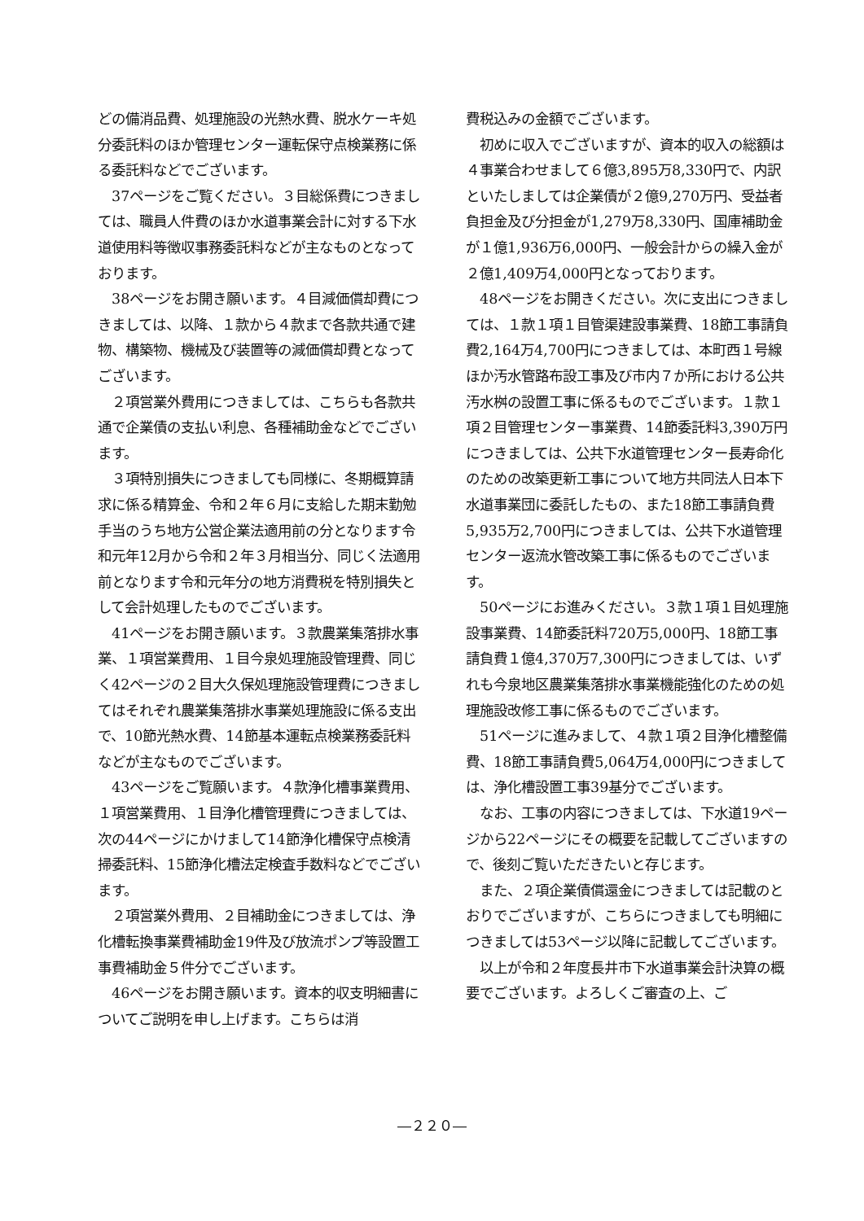どの備消品費、処理施設の光熱水費、脱水ケーキ処分委託料のほか管理センター運転保守点検業務に係る委託料などでございます。
　37ページをご覧ください。３目総係費につきましては、職員人件費のほか水道事業会計に対する下水道使用料等徴収事務委託料などが主なものとなっております。
　38ページをお開き願います。４目減価償却費につきましては、以降、１款から４款まで各款共通で建物、構築物、機械及び装置等の減価償却費となってございます。
　２項営業外費用につきましては、こちらも各款共通で企業債の支払い利息、各種補助金などでございます。
　３項特別損失につきましても同様に、冬期概算請求に係る精算金、令和２年６月に支給した期末勤勉手当のうち地方公営企業法適用前の分となります令和元年12月から令和２年３月相当分、同じく法適用前となります令和元年分の地方消費税を特別損失として会計処理したものでございます。
　41ページをお開き願います。３款農業集落排水事業、１項営業費用、１目今泉処理施設管理費、同じく42ページの２目大久保処理施設管理費につきましてはそれぞれ農業集落排水事業処理施設に係る支出で、10節光熱水費、14節基本運転点検業務委託料などが主なものでございます。
　43ページをご覧願います。４款浄化槽事業費用、１項営業費用、１目浄化槽管理費につきましては、次の44ページにかけまして14節浄化槽保守点検清掃委託料、15節浄化槽法定検査手数料などでございます。
　２項営業外費用、２目補助金につきましては、浄化槽転換事業費補助金19件及び放流ポンプ等設置工事費補助金５件分でございます。
　46ページをお開き願います。資本的収支明細書についてご説明を申し上げます。こちらは消
費税込みの金額でございます。
　初めに収入でございますが、資本的収入の総額は４事業合わせまして６億3,895万8,330円で、内訳といたしましては企業債が２億9,270万円、受益者負担金及び分担金が1,279万8,330円、国庫補助金が１億1,936万6,000円、一般会計からの繰入金が２億1,409万4,000円となっております。
　48ページをお開きください。次に支出につきましては、１款１項１目管渠建設事業費、18節工事請負費2,164万4,700円につきましては、本町西１号線ほか汚水管路布設工事及び市内７か所における公共汚水桝の設置工事に係るものでございます。１款１項２目管理センター事業費、14節委託料3,390万円につきましては、公共下水道管理センター長寿命化のための改築更新工事について地方共同法人日本下水道事業団に委託したもの、また18節工事請負費5,935万2,700円につきましては、公共下水道管理センター返流水管改築工事に係るものでございます。
　50ページにお進みください。３款１項１目処理施設事業費、14節委託料720万5,000円、18節工事請負費１億4,370万7,300円につきましては、いずれも今泉地区農業集落排水事業機能強化のための処理施設改修工事に係るものでございます。
　51ページに進みまして、４款１項２目浄化槽整備費、18節工事請負費5,064万4,000円につきましては、浄化槽設置工事39基分でございます。
　なお、工事の内容につきましては、下水道19ページから22ページにその概要を記載してございますので、後刻ご覧いただきたいと存じます。
　また、２項企業債償還金につきましては記載のとおりでございますが、こちらにつきましても明細につきましては53ページ以降に記載してございます。
　以上が令和２年度長井市下水道事業会計決算の概要でございます。よろしくご審査の上、ご
―２２０―